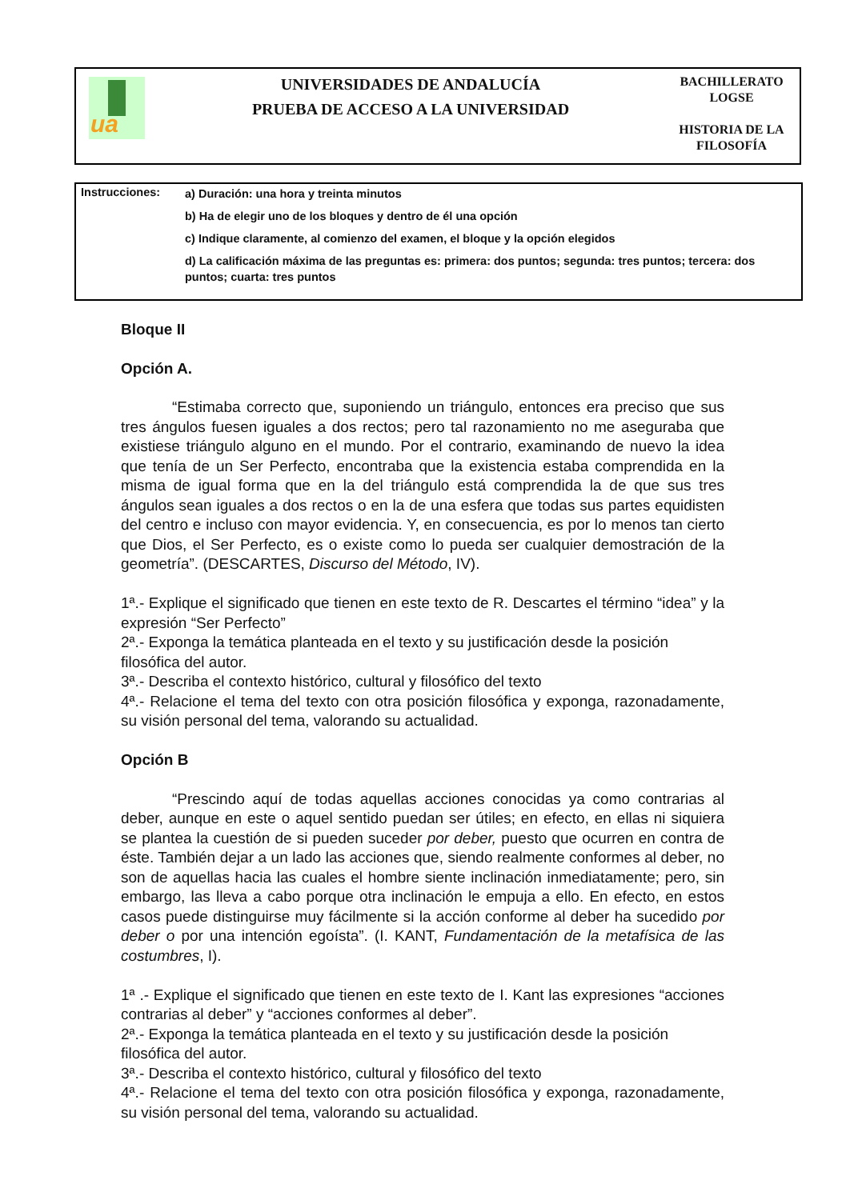ua
UNIVERSIDADES DE ANDALUCÍA
PRUEBA DE ACCESO A LA UNIVERSIDAD
BACHILLERATO
LOGSE
HISTORIA DE LA
FILOSOFÍA
Instrucciones:
a) Duración: una hora y treinta minutos
b) Ha de elegir uno de los bloques y dentro de él una opción
c) Indique claramente, al comienzo del examen, el bloque y la opción elegidos
d) La calificación máxima de las preguntas es: primera: dos puntos; segunda: tres puntos; tercera: dos puntos; cuarta: tres puntos
Bloque II
Opción A.
“Estimaba correcto que, suponiendo un triángulo, entonces era preciso que sus tres ángulos fuesen iguales a dos rectos; pero tal razonamiento no me aseguraba que existiese triángulo alguno en el mundo. Por el contrario, examinando de nuevo la idea que tenía de un Ser Perfecto, encontraba que la existencia estaba comprendida en la misma de igual forma que en la del triángulo está comprendida la de que sus tres ángulos sean iguales a dos rectos o en la de una esfera que todas sus partes equidisten del centro e incluso con mayor evidencia. Y, en consecuencia, es por lo menos tan cierto que Dios, el Ser Perfecto, es o existe como lo pueda ser cualquier demostración de la geometría”. (DESCARTES, Discurso del Método, IV).
1ª.- Explique el significado que tienen en este texto de R. Descartes el término “idea” y la expresión “Ser Perfecto”
2ª.- Exponga la temática planteada en el texto y su justificación desde la posición filosófica del autor.
3ª.- Describa el contexto histórico, cultural y filosófico del texto
4ª.- Relacione el tema del texto con otra posición filosófica y exponga, razonadamente, su visión personal del tema, valorando su actualidad.
Opción B
“Prescindo aquí de todas aquellas acciones conocidas ya como contrarias al deber, aunque en este o aquel sentido puedan ser útiles; en efecto, en ellas ni siquiera se plantea la cuestión de si pueden suceder por deber, puesto que ocurren en contra de éste. También dejar a un lado las acciones que, siendo realmente conformes al deber, no son de aquellas hacia las cuales el hombre siente inclinación inmediatamente; pero, sin embargo, las lleva a cabo porque otra inclinación le empuja a ello. En efecto, en estos casos puede distinguirse muy fácilmente si la acción conforme al deber ha sucedido por deber o por una intención egoísta”. (I. KANT, Fundamentación de la metafísica de las costumbres, I).
1ª .- Explique el significado que tienen en este texto de I. Kant las expresiones “acciones contrarias al deber” y “acciones conformes al deber”.
2ª.- Exponga la temática planteada en el texto y su justificación desde la posición filosófica del autor.
3ª.- Describa el contexto histórico, cultural y filosófico del texto
4ª.- Relacione el tema del texto con otra posición filosófica y exponga, razonadamente, su visión personal del tema, valorando su actualidad.